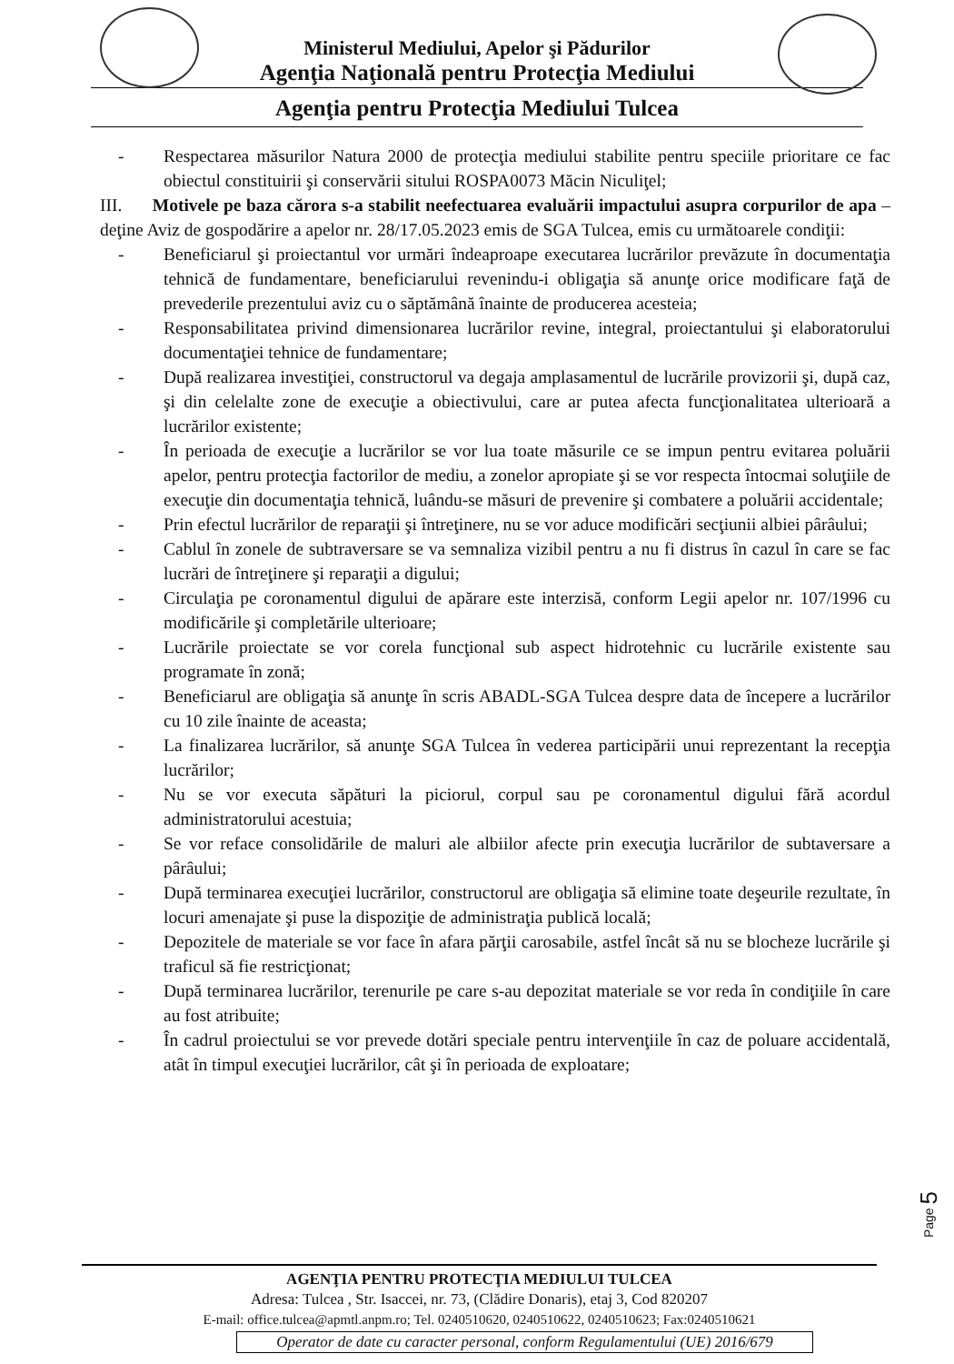Ministerul Mediului, Apelor şi Pădurilor
Agenţia Naţională pentru Protecţia Mediului
Agenţia pentru Protecţia Mediului Tulcea
- Respectarea măsurilor Natura 2000 de protecţia mediului stabilite pentru speciile prioritare ce fac obiectul constituirii şi conservării sitului ROSPA0073 Măcin Niculiţel;
III. Motivele pe baza cărora s-a stabilit neefectuarea evaluării impactului asupra corpurilor de apa – deţine Aviz de gospodărire a apelor nr. 28/17.05.2023 emis de SGA Tulcea, emis cu următoarele condiţii:
- Beneficiarul şi proiectantul vor urmări îndeaproape executarea lucrărilor prevăzute în documentaţia tehnică de fundamentare, beneficiarului revenindu-i obligaţia să anunţe orice modificare faţă de prevederile prezentului aviz cu o săptămână înainte de producerea acesteia;
- Responsabilitatea privind dimensionarea lucrărilor revine, integral, proiectantului şi elaboratorului documentaţiei tehnice de fundamentare;
- După realizarea investiţiei, constructorul va degaja amplasamentul de lucrările provizorii şi, după caz, şi din celelalte zone de execuţie a obiectivului, care ar putea afecta funcţionalitatea ulterioară a lucrărilor existente;
- În perioada de execuţie a lucrărilor se vor lua toate măsurile ce se impun pentru evitarea poluării apelor, pentru protecţia factorilor de mediu, a zonelor apropiate şi se vor respecta întocmai soluţiile de execuţie din documentaţia tehnică, luându-se măsuri de prevenire şi combatere a poluării accidentale;
- Prin efectul lucrărilor de reparaţii şi întreţinere, nu se vor aduce modificări secţiunii albiei pârâului;
- Cablul în zonele de subtraversare se va semnaliza vizibil pentru a nu fi distrus în cazul în care se fac lucrări de întreţinere şi reparaţii a digului;
- Circulaţia pe coronamentul digului de apărare este interzisă, conform Legii apelor nr. 107/1996 cu modificările şi completările ulterioare;
- Lucrările proiectate se vor corela funcţional sub aspect hidrotehnic cu lucrările existente sau programate în zonă;
- Beneficiarul are obligaţia să anunţe în scris ABADL-SGA Tulcea despre data de începere a lucrărilor cu 10 zile înainte de aceasta;
- La finalizarea lucrărilor, să anunţe SGA Tulcea în vederea participării unui reprezentant la recepţia lucrărilor;
- Nu se vor executa săpături la piciorul, corpul sau pe coronamentul digului fără acordul administratorului acestuia;
- Se vor reface consolidările de maluri ale albiilor afecte prin execuţia lucrărilor de subtaversare a pârâului;
- După terminarea execuţiei lucrărilor, constructorul are obligaţia să elimine toate deşeurile rezultate, în locuri amenajate şi puse la dispoziţie de administraţia publică locală;
- Depozitele de materiale se vor face în afara părţii carosabile, astfel încât să nu se blocheze lucrările şi traficul să fie restricţionat;
- După terminarea lucrărilor, terenurile pe care s-au depozitat materiale se vor reda în condiţiile în care au fost atribuite;
- În cadrul proiectului se vor prevede dotări speciale pentru intervenţiile în caz de poluare accidentală, atât în timpul execuţiei lucrărilor, cât şi în perioada de exploatare;
Page 5
AGENŢIA PENTRU PROTECŢIA MEDIULUI TULCEA
Adresa: Tulcea , Str. Isaccei, nr. 73, (Clădire Donaris), etaj 3, Cod 820207
E-mail: office.tulcea@apmtl.anpm.ro; Tel. 0240510620, 0240510622, 0240510623; Fax:0240510621
Operator de date cu caracter personal, conform Regulamentului (UE) 2016/679